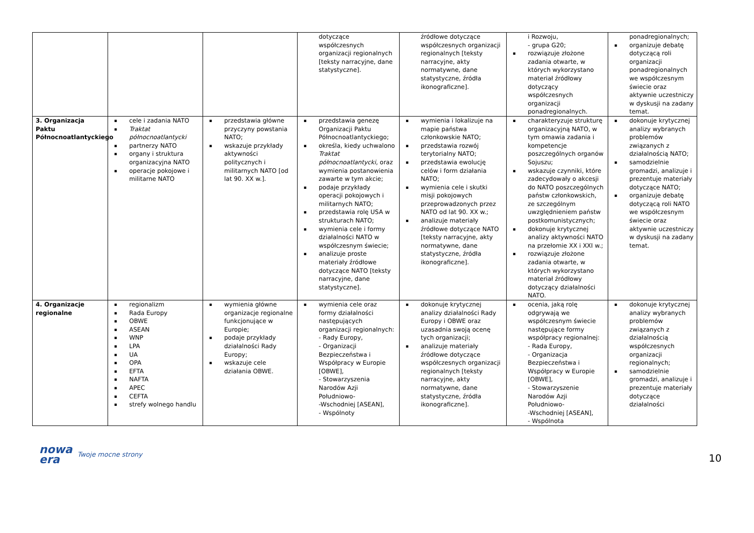| | | | dotyczące współczesnych organizacji regionalnych [teksty narracyjne, dane statystyczne]. | źródłowe dotyczące współczesnych organizacji regionalnych [teksty narracyjne, akty normatywne, dane statystyczne, źródła ikonograficzne]. | i Rozwoju, - grupa G20; ▪ rozwiązuje złożone zadania otwarte, w których wykorzystano materiał źródłowy dotyczący współczesnych organizacji ponadregionalnych. | ponadregionalnych; ▪ organizuje debatę dotyczącą roli organizacji ponadregionalnych we współczesnym świecie oraz aktywnie uczestniczy w dyskusji na zadany temat. |
| 3. Organizacja Paktu Północnoatlantyckiego | ▪ cele i zadania NATO ▪ Traktat północnoatlantycki ▪ partnerzy NATO ▪ organy i struktura organizacyjna NATO ▪ operacje pokojowe i militarne NATO | ▪ przedstawia główne przyczyny powstania NATO; ▪ wskazuje przykłady aktywności politycznych i militarnych NATO [od lat 90. XX w.]. | ▪ przedstawia genezę Organizacji Paktu Północnoatlantyckiego; ▪ określa, kiedy uchwalono Traktat północnoatlantycki , oraz wymienia postanowienia zawarte w tym akcie; ▪ podaje przykłady operacji pokojowych i militarnych NATO; ▪ przedstawia rolę USA w strukturach NATO; ▪ wymienia cele i formy działalności NATO w współczesnym świecie; ▪ analizuje proste materiały źródłowe dotyczące NATO [teksty narracyjne, dane statystyczne]. | ▪ wymienia i lokalizuje na mapie państwa członkowskie NATO; ▪ przedstawia rozwój terytorialny NATO; ▪ przedstawia ewolucję celów i form działania NATO; ▪ wymienia cele i skutki misji pokojowych przeprowadzonych przez NATO od lat 90. XX w.; ▪ analizuje materiały źródłowe dotyczące NATO [teksty narracyjne, akty normatywne, dane statystyczne, źródła ikonograficzne]. | ▪ charakteryzuje strukturę organizacyjną NATO, w tym omawia zadania i kompetencje poszczególnych organów Sojuszu; ▪ wskazuje czynniki, które zadecydowały o akcesji do NATO poszczególnych państw członkowskich, ze szczególnym uwzględnieniem państw postkomunistycznych; ▪ dokonuje krytycznej analizy aktywności NATO na przełomie XX i XXI w.; ▪ rozwiązuje złożone zadania otwarte, w których wykorzystano materiał źródłowy dotyczący działalności NATO. | ▪ dokonuje krytycznej analizy wybranych problemów związanych z działalnością NATO; ▪ samodzielnie gromadzi, analizuje i prezentuje materiały dotyczące NATO; ▪ organizuje debatę dotyczącą roli NATO we współczesnym świecie oraz aktywnie uczestniczy w dyskusji na zadany temat. |
| 4. Organizacje regionalne | ▪ regionalizm ▪ Rada Europy ▪ OBWE ▪ ASEAN ▪ WNP ▪ LPA ▪ UA ▪ OPA ▪ EFTA ▪ NAFTA ▪ APEC ▪ CEFTA ▪ strefy wolnego handlu | ▪ wymienia główne organizacje regionalne funkcjonujące w Europie; ▪ podaje przykłady działalności Rady Europy; ▪ wskazuje cele działania OBWE. | ▪ wymienia cele oraz formy działalności następujących organizacji regionalnych: - Rady Europy, - Organizacji Bezpieczeństwa i Współpracy w Europie [OBWE], - Stowarzyszenia Narodów Azji Południowo- -Wschodniej [ASEAN], - Wspólnoty | ▪ dokonuje krytycznej analizy działalności Rady Europy i OBWE oraz uzasadnia swoją ocenę tych organizacji; ▪ analizuje materiały źródłowe dotyczące współczesnych organizacji regionalnych [teksty narracyjne, akty normatywne, dane statystyczne, źródła ikonograficzne]. | ▪ ocenia, jaką rolę odgrywają we współczesnym świecie następujące formy współpracy regionalnej: - Rada Europy, - Organizacja Bezpieczeństwa i Współpracy w Europie [OBWE], - Stowarzyszenie Narodów Azji Południowo- -Wschodniej [ASEAN], - Wspólnota | ▪ dokonuje krytycznej analizy wybranych problemów związanych z działalnością współczesnych organizacji regionalnych; ▪ samodzielnie gromadzi, analizuje i prezentuje materiały dotyczące działalności |
10
nowa
era
Twoje mocne strony